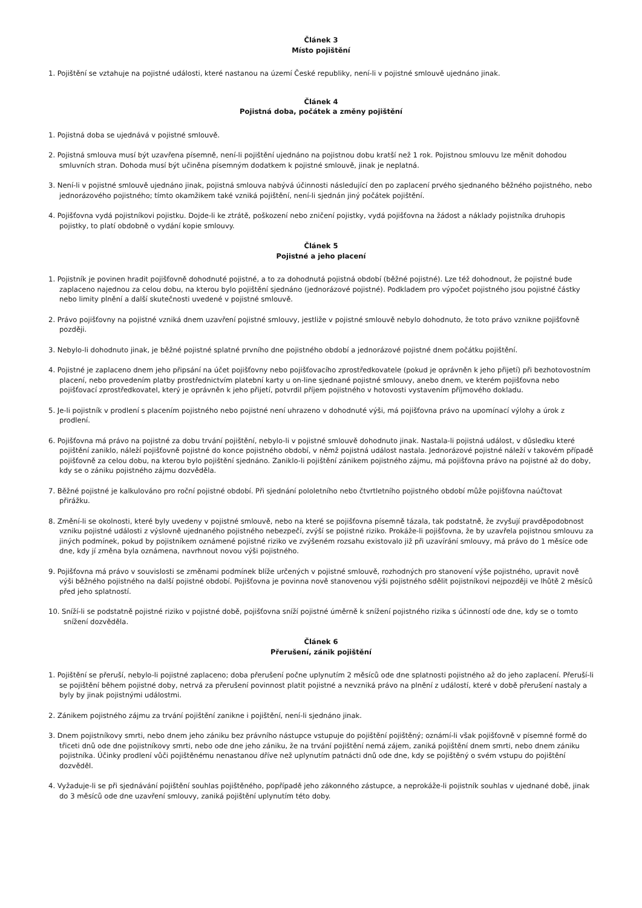Článek 3
Místo pojištění
1. Pojištění se vztahuje na pojistné události, které nastanou na území České republiky, není-li v pojistné smlouvě ujednáno jinak.
Článek 4
Pojistná doba, počátek a změny pojištění
1. Pojistná doba se ujednává v pojistné smlouvě.
2. Pojistná smlouva musí být uzavřena písemně, není-li pojištění ujednáno na pojistnou dobu kratší než 1 rok. Pojistnou smlouvu lze měnit dohodou smluvních stran. Dohoda musí být učiněna písemným dodatkem k pojistné smlouvě, jinak je neplatná.
3. Není-li v pojistné smlouvě ujednáno jinak, pojistná smlouva nabývá účinnosti následující den po zaplacení prvého sjednaného běžného pojistného, nebo jednorázového pojistného; tímto okamžikem také vzniká pojištění, není-li sjednán jiný počátek pojištění.
4. Pojišťovna vydá pojistníkovi pojistku. Dojde-li ke ztrátě, poškození nebo zničení pojistky, vydá pojišťovna na žádost a náklady pojistníka druhopis pojistky, to platí obdobně o vydání kopie smlouvy.
Článek 5
Pojistné a jeho placení
1. Pojistník je povinen hradit pojišťovně dohodnuté pojistné, a to za dohodnutá pojistná období (běžné pojistné). Lze též dohodnout, že pojistné bude zaplaceno najednou za celou dobu, na kterou bylo pojištění sjednáno (jednorázové pojistné). Podkladem pro výpočet pojistného jsou pojistné částky nebo limity plnění a další skutečnosti uvedené v pojistné smlouvě.
2. Právo pojišťovny na pojistné vzniká dnem uzavření pojistné smlouvy, jestliže v pojistné smlouvě nebylo dohodnuto, že toto právo vznikne pojišťovně později.
3. Nebylo-li dohodnuto jinak, je běžné pojistné splatné prvního dne pojistného období a jednorázové pojistné dnem počátku pojištění.
4. Pojistné je zaplaceno dnem jeho připsání na účet pojišťovny nebo pojišťovacího zprostředkovatele (pokud je oprávněn k jeho přijetí) při bezhotovostním placení, nebo provedením platby prostřednictvím platební karty u on-line sjednané pojistné smlouvy, anebo dnem, ve kterém pojišťovna nebo pojišťovací zprostředkovatel, který je oprávněn k jeho přijetí, potvrdil příjem pojistného v hotovosti vystavením příjmového dokladu.
5. Je-li pojistník v prodlení s placením pojistného nebo pojistné není uhrazeno v dohodnuté výši, má pojišťovna právo na upomínací výlohy a úrok z prodlení.
6. Pojišťovna má právo na pojistné za dobu trvání pojištění, nebylo-li v pojistné smlouvě dohodnuto jinak. Nastala-li pojistná událost, v důsledku které pojištění zaniklo, náleží pojišťovně pojistné do konce pojistného období, v němž pojistná událost nastala. Jednorázové pojistné náleží v takovém případě pojišťovně za celou dobu, na kterou bylo pojištění sjednáno. Zaniklo-li pojištění zánikem pojistného zájmu, má pojišťovna právo na pojistné až do doby, kdy se o zániku pojistného zájmu dozvěděla.
7. Běžné pojistné je kalkulováno pro roční pojistné období. Při sjednání pololetního nebo čtvrtletního pojistného období může pojišťovna naúčtovat přirážku.
8. Změní-li se okolnosti, které byly uvedeny v pojistné smlouvě, nebo na které se pojišťovna písemně tázala, tak podstatně, že zvyšují pravděpodobnost vzniku pojistné události z výslovně ujednaného pojistného nebezpečí, zvýší se pojistné riziko. Prokáže-li pojišťovna, že by uzavřela pojistnou smlouvu za jiných podmínek, pokud by pojistníkem oznámené pojistné riziko ve zvýšeném rozsahu existovalo již při uzavírání smlouvy, má právo do 1 měsíce ode dne, kdy jí změna byla oznámena, navrhnout novou výši pojistného.
9. Pojišťovna má právo v souvislosti se změnami podmínek blíže určených v pojistné smlouvě, rozhodných pro stanovení výše pojistného, upravit nově výši běžného pojistného na další pojistné období. Pojišťovna je povinna nově stanovenou výši pojistného sdělit pojistníkovi nejpozději ve lhůtě 2 měsíců před jeho splatností.
10. Sníží-li se podstatně pojistné riziko v pojistné době, pojišťovna sníží pojistné úměrně k snížení pojistného rizika s účinností ode dne, kdy se o tomto snížení dozvěděla.
Článek 6
Přerušení, zánik pojištění
1. Pojištění se přeruší, nebylo-li pojistné zaplaceno; doba přerušení počne uplynutím 2 měsíců ode dne splatnosti pojistného až do jeho zaplacení. Přeruší-li se pojištění během pojistné doby, netrvá za přerušení povinnost platit pojistné a nevzniká právo na plnění z událostí, které v době přerušení nastaly a byly by jinak pojistnými událostmi.
2. Zánikem pojistného zájmu za trvání pojištění zanikne i pojištění, není-li sjednáno jinak.
3. Dnem pojistníkovy smrti, nebo dnem jeho zániku bez právního nástupce vstupuje do pojištění pojištěný; oznámí-li však pojišťovně v písemné formě do třiceti dnů ode dne pojistníkovy smrti, nebo ode dne jeho zániku, že na trvání pojištění nemá zájem, zaniká pojištění dnem smrti, nebo dnem zániku pojistníka. Účinky prodlení vůči pojištěnému nenastanou dříve než uplynutím patnácti dnů ode dne, kdy se pojištěný o svém vstupu do pojištění dozvěděl.
4. Vyžaduje-li se při sjednávání pojištění souhlas pojištěného, popřípadě jeho zákonného zástupce, a neprokáže-li pojistník souhlas v ujednané době, jinak do 3 měsíců ode dne uzavření smlouvy, zaniká pojištění uplynutím této doby.